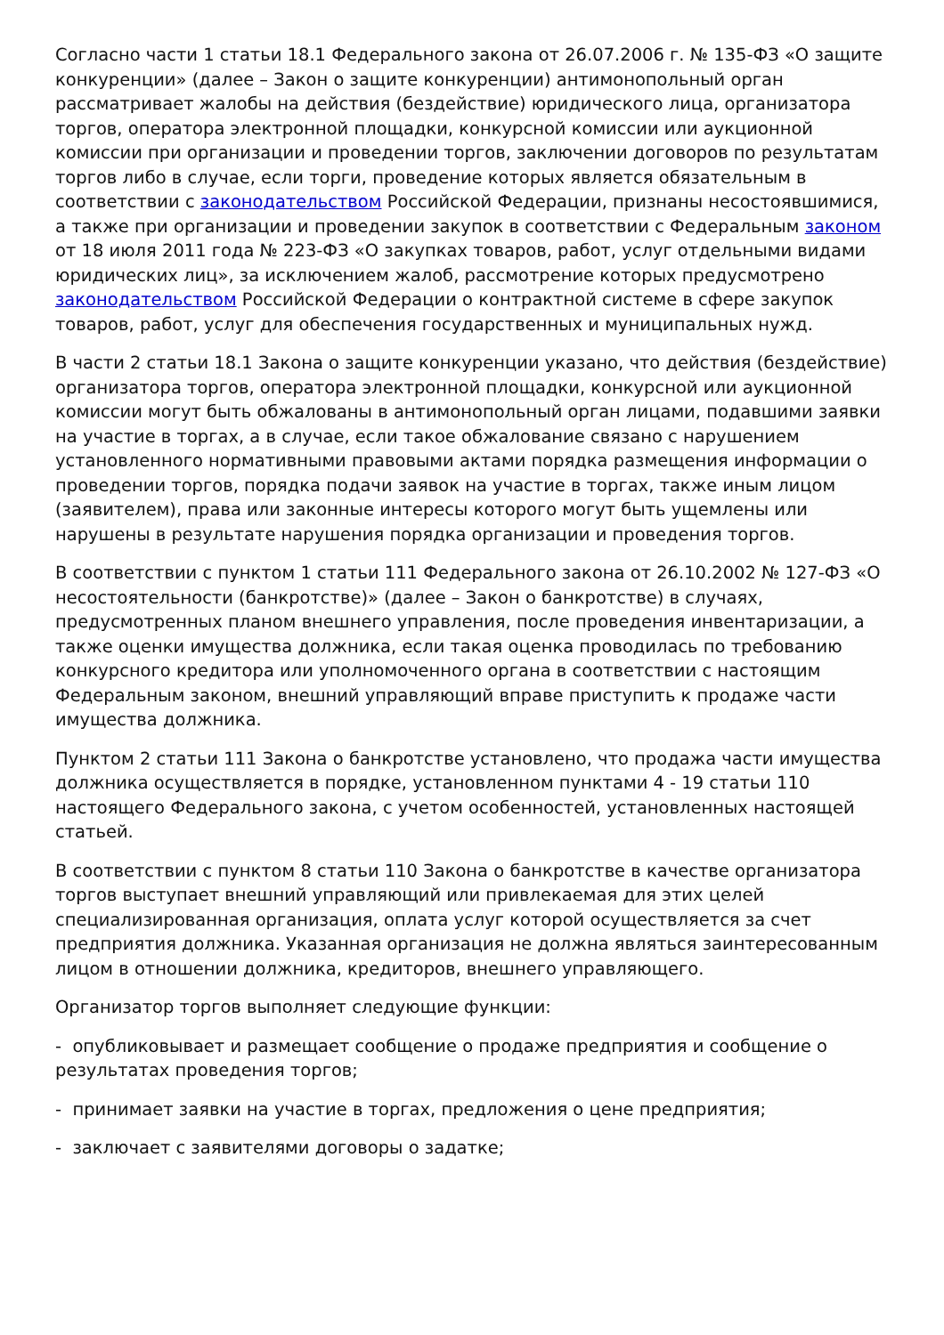Согласно части 1 статьи 18.1 Федерального закона от 26.07.2006 г. № 135-ФЗ «О защите конкуренции» (далее – Закон о защите конкуренции) антимонопольный орган рассматривает жалобы на действия (бездействие) юридического лица, организатора торгов, оператора электронной площадки, конкурсной комиссии или аукционной комиссии при организации и проведении торгов, заключении договоров по результатам торгов либо в случае, если торги, проведение которых является обязательным в соответствии с законодательством Российской Федерации, признаны несостоявшимися, а также при организации и проведении закупок в соответствии с Федеральным законом от 18 июля 2011 года № 223-ФЗ «О закупках товаров, работ, услуг отдельными видами юридических лиц», за исключением жалоб, рассмотрение которых предусмотрено законодательством Российской Федерации о контрактной системе в сфере закупок товаров, работ, услуг для обеспечения государственных и муниципальных нужд.
В части 2 статьи 18.1 Закона о защите конкуренции указано, что действия (бездействие) организатора торгов, оператора электронной площадки, конкурсной или аукционной комиссии могут быть обжалованы в антимонопольный орган лицами, подавшими заявки на участие в торгах, а в случае, если такое обжалование связано с нарушением установленного нормативными правовыми актами порядка размещения информации о проведении торгов, порядка подачи заявок на участие в торгах, также иным лицом (заявителем), права или законные интересы которого могут быть ущемлены или нарушены в результате нарушения порядка организации и проведения торгов.
В соответствии с пунктом 1 статьи 111 Федерального закона от 26.10.2002 № 127-ФЗ «О несостоятельности (банкротстве)» (далее – Закон о банкротстве) в случаях, предусмотренных планом внешнего управления, после проведения инвентаризации, а также оценки имущества должника, если такая оценка проводилась по требованию конкурсного кредитора или уполномоченного органа в соответствии с настоящим Федеральным законом, внешний управляющий вправе приступить к продаже части имущества должника.
Пунктом 2 статьи 111 Закона о банкротстве установлено, что продажа части имущества должника осуществляется в порядке, установленном пунктами 4 - 19 статьи 110 настоящего Федерального закона, с учетом особенностей, установленных настоящей статьей.
В соответствии с пунктом 8 статьи 110 Закона о банкротстве в качестве организатора торгов выступает внешний управляющий или привлекаемая для этих целей специализированная организация, оплата услуг которой осуществляется за счет предприятия должника. Указанная организация не должна являться заинтересованным лицом в отношении должника, кредиторов, внешнего управляющего.
Организатор торгов выполняет следующие функции:
- опубликовывает и размещает сообщение о продаже предприятия и сообщение о результатах проведения торгов;
- принимает заявки на участие в торгах, предложения о цене предприятия;
- заключает с заявителями договоры о задатке;